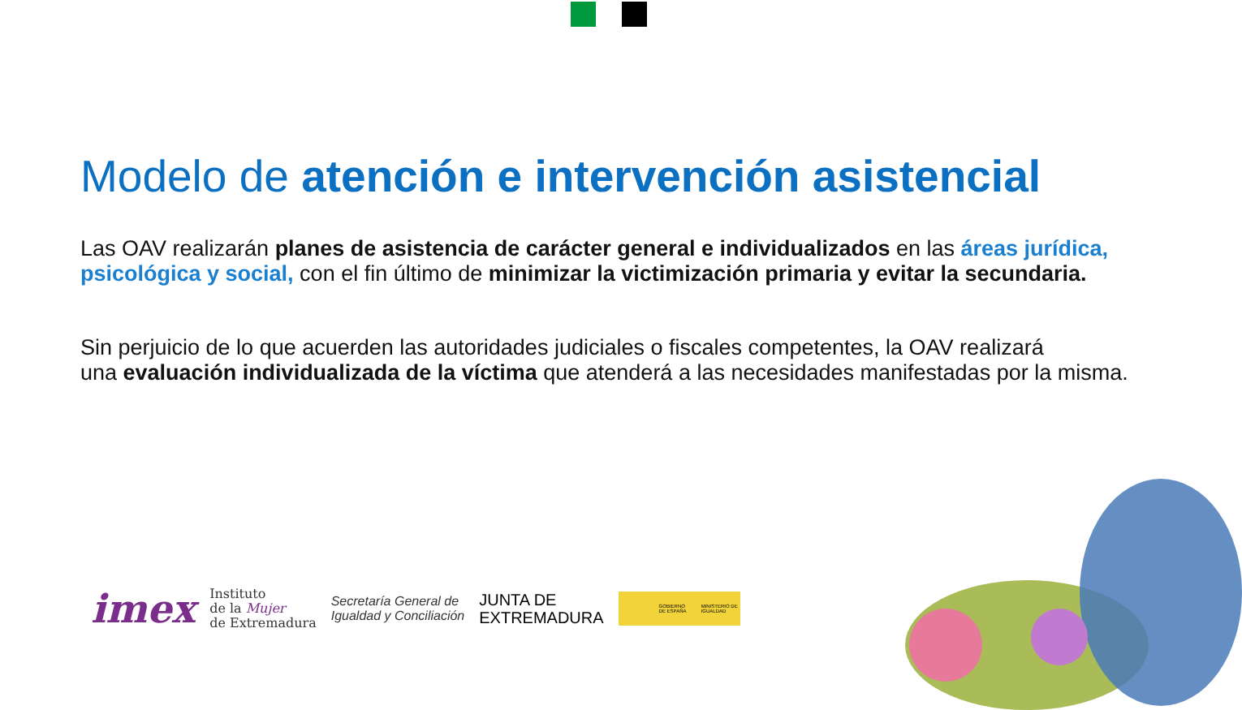Modelo de atención e intervención asistencial
Las OAV realizarán planes de asistencia de carácter general e individualizados en las áreas jurídica, psicológica y social, con el fin último de minimizar la victimización primaria y evitar la secundaria.
Sin perjuicio de lo que acuerden las autoridades judiciales o fiscales competentes, la OAV realizará
una evaluación individualizada de la víctima que atenderá a las necesidades manifestadas por la misma.
imex
Instituto
de la Mujer
de Extremadura
Secretaría General de
Igualdad y Conciliación
JUNTA DE
EXTREMADURA
GOBIERNO DE ESPAÑA MINISTERIO DE IGUALDAD